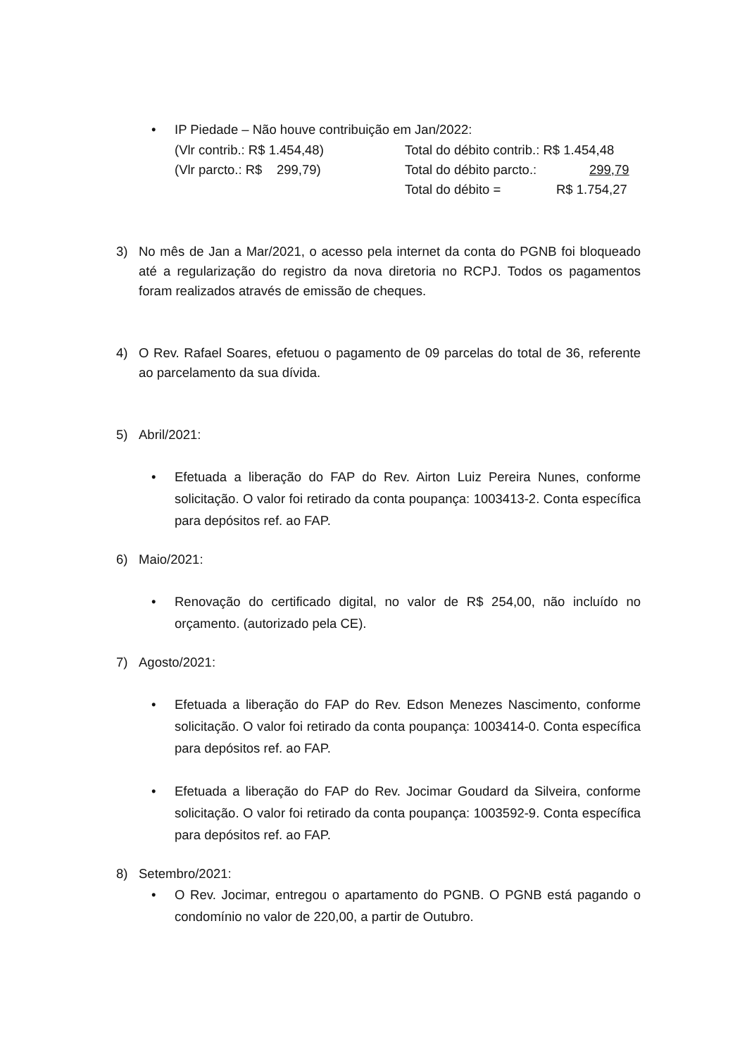• IP Piedade – Não houve contribuição em Jan/2022:
(Vlr contrib.: R$ 1.454,48) Total do débito contrib.: R$ 1.454,48
(Vlr parcto.: R$ 299,79) Total do débito parcto.: 299,79
Total do débito = R$ 1.754,27
3) No mês de Jan a Mar/2021, o acesso pela internet da conta do PGNB foi bloqueado até a regularização do registro da nova diretoria no RCPJ. Todos os pagamentos foram realizados através de emissão de cheques.
4) O Rev. Rafael Soares, efetuou o pagamento de 09 parcelas do total de 36, referente ao parcelamento da sua dívida.
5) Abril/2021:
• Efetuada a liberação do FAP do Rev. Airton Luiz Pereira Nunes, conforme solicitação. O valor foi retirado da conta poupança: 1003413-2. Conta específica para depósitos ref. ao FAP.
6) Maio/2021:
• Renovação do certificado digital, no valor de R$ 254,00, não incluído no orçamento. (autorizado pela CE).
7) Agosto/2021:
• Efetuada a liberação do FAP do Rev. Edson Menezes Nascimento, conforme solicitação. O valor foi retirado da conta poupança: 1003414-0. Conta específica para depósitos ref. ao FAP.
• Efetuada a liberação do FAP do Rev. Jocimar Goudard da Silveira, conforme solicitação. O valor foi retirado da conta poupança: 1003592-9. Conta específica para depósitos ref. ao FAP.
8) Setembro/2021:
• O Rev. Jocimar, entregou o apartamento do PGNB. O PGNB está pagando o condomínio no valor de 220,00, a partir de Outubro.